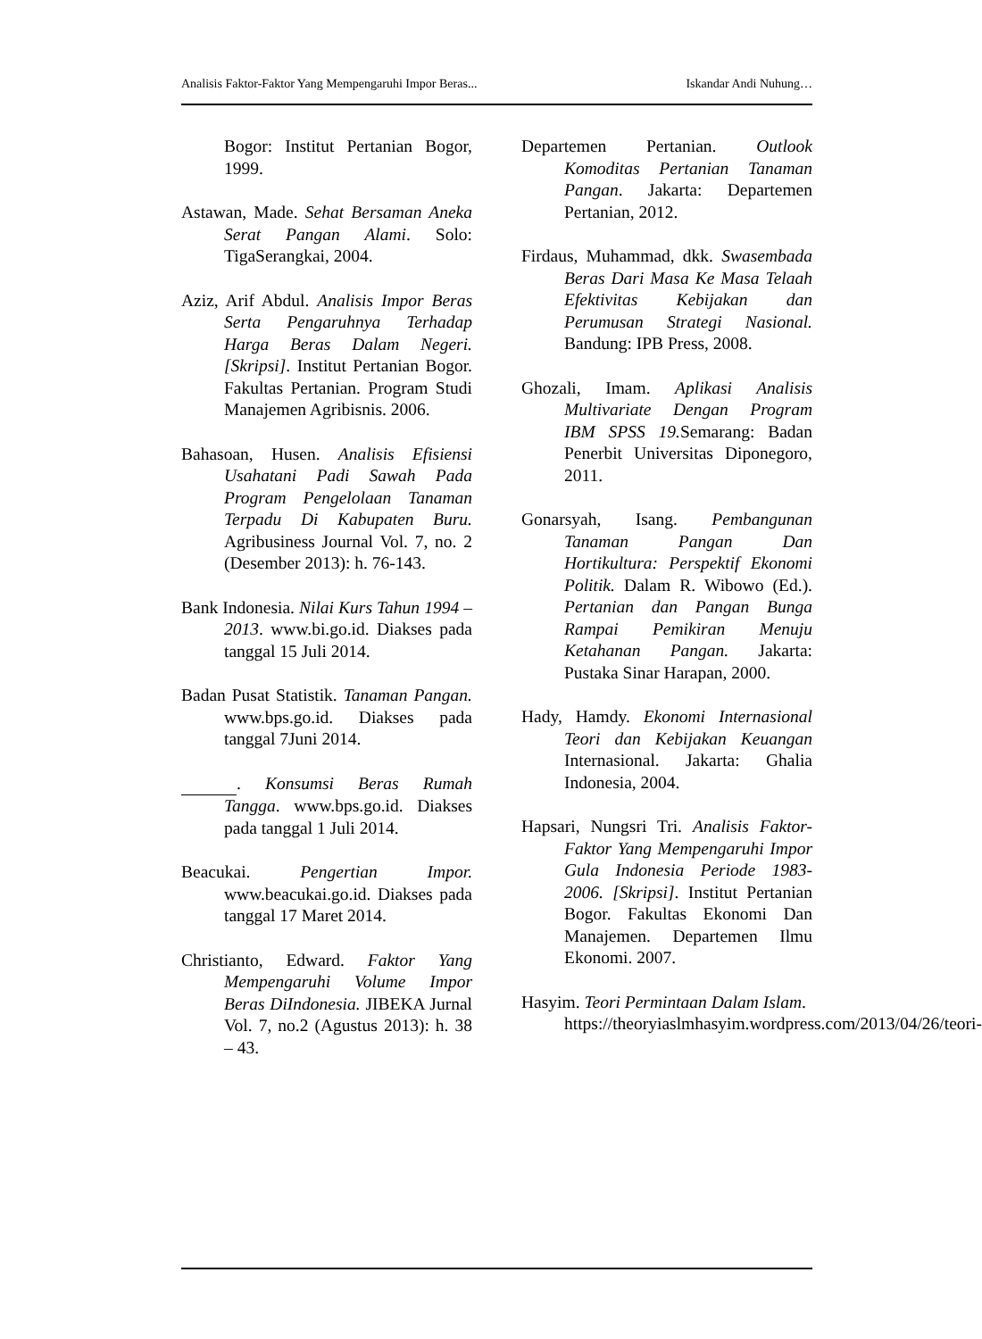Analisis Faktor-Faktor Yang Mempengaruhi Impor Beras... Iskandar Andi Nuhung…
Bogor: Institut Pertanian Bogor, 1999.
Astawan, Made. Sehat Bersaman Aneka Serat Pangan Alami. Solo: TigaSerangkai, 2004.
Aziz, Arif Abdul. Analisis Impor Beras Serta Pengaruhnya Terhadap Harga Beras Dalam Negeri. [Skripsi]. Institut Pertanian Bogor. Fakultas Pertanian. Program Studi Manajemen Agribisnis. 2006.
Bahasoan, Husen. Analisis Efisiensi Usahatani Padi Sawah Pada Program Pengelolaan Tanaman Terpadu Di Kabupaten Buru. Agribusiness Journal Vol. 7, no. 2 (Desember 2013): h. 76-143.
Bank Indonesia. Nilai Kurs Tahun 1994 – 2013. www.bi.go.id. Diakses pada tanggal 15 Juli 2014.
Badan Pusat Statistik. Tanaman Pangan. www.bps.go.id. Diakses pada tanggal 7Juni 2014.
. Konsumsi Beras Rumah Tangga. www.bps.go.id. Diakses pada tanggal 1 Juli 2014.
Beacukai. Pengertian Impor. www.beacukai.go.id. Diakses pada tanggal 17 Maret 2014.
Christianto, Edward. Faktor Yang Mempengaruhi Volume Impor Beras DiIndonesia. JIBEKA Jurnal Vol. 7, no.2 (Agustus 2013): h. 38 – 43.
Departemen Pertanian. Outlook Komoditas Pertanian Tanaman Pangan. Jakarta: Departemen Pertanian, 2012.
Firdaus, Muhammad, dkk. Swasembada Beras Dari Masa Ke Masa Telaah Efektivitas Kebijakan dan Perumusan Strategi Nasional. Bandung: IPB Press, 2008.
Ghozali, Imam. Aplikasi Analisis Multivariate Dengan Program IBM SPSS 19. Semarang: Badan Penerbit Universitas Diponegoro, 2011.
Gonarsyah, Isang. Pembangunan Tanaman Pangan Dan Hortikultura: Perspektif Ekonomi Politik. Dalam R. Wibowo (Ed.). Pertanian dan Pangan Bunga Rampai Pemikiran Menuju Ketahanan Pangan. Jakarta: Pustaka Sinar Harapan, 2000.
Hady, Hamdy. Ekonomi Internasional Teori dan Kebijakan Keuangan Internasional. Jakarta: Ghalia Indonesia, 2004.
Hapsari, Nungsri Tri. Analisis Faktor-Faktor Yang Mempengaruhi Impor Gula Indonesia Periode 1983-2006. [Skripsi]. Institut Pertanian Bogor. Fakultas Ekonomi Dan Manajemen. Departemen Ilmu Ekonomi. 2007.
Hasyim. Teori Permintaan Dalam Islam. https://theoryiaslmhasyim.wordpress.com/2013/04/26/teori-